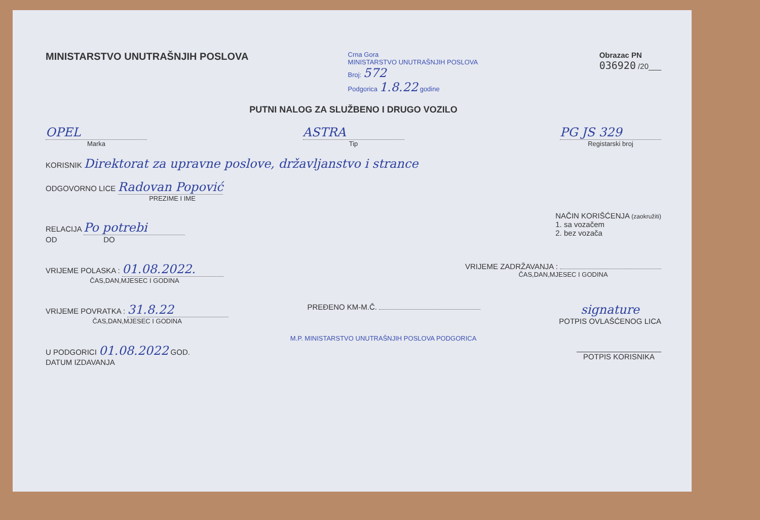MINISTARSTVO UNUTRAŠNJIH POSLOVA
Crna Gora
MINISTARSTVO UNUTRAŠNJIH POSLOVA
Broj: 572
Podgorica 1.8.22 godine
Obrazac PN
036920 /20___
PUTNI NALOG ZA SLUŽBENO I DRUGO VOZILO
OPEL
Marka
ASTRA
Tip
PG JS 329
Registarski broj
KORISNIK Direktorat za upravne poslove, državljanstvo i strance
ODGOVORNO LICE Radovan Popović
PREZIME I IME
RELACIJA Po potrebi
OD DO
NAČIN KORIŠĆENJA (zaokružiti)
1. sa vozačem
2. bez vozača
VRIJEME POLASKA : 01.08.2022.
ČAS,DAN,MJESEC I GODINA
VRIJEME ZADRŽAVANJA :
ČAS,DAN,MJESEC I GODINA
VRIJEME POVRATKA : 31.8.22
ČAS,DAN,MJESEC I GODINA
PREĐENO KM-M.Č.
signature
POTPIS OVLAŠĆENOG LICA
U PODGORICI 01.08.2022 GOD.
DATUM IZDAVANJA
M.P. MINISTARSTVO UNUTRAŠNJIH POSLOVA PODGORICA
____________________
POTPIS KORISNIKA